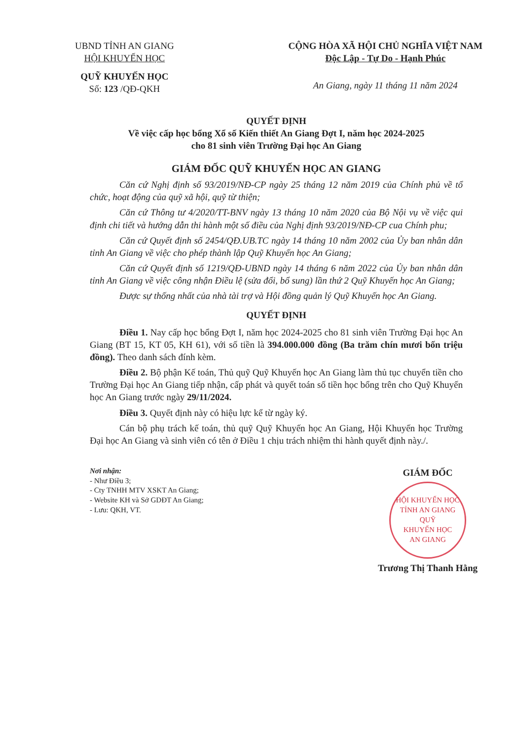UBND TỈNH AN GIANG
HỘI KHUYẾN HỌC
QUỸ KHUYẾN HỌC
Số: 123 /QĐ-QKH
CỘNG HÒA XÃ HỘI CHỦ NGHĨA VIỆT NAM
Độc Lập - Tự Do - Hạnh Phúc
An Giang, ngày 11 tháng 11 năm 2024
QUYẾT ĐỊNH
Về việc cấp học bổng Xổ số Kiến thiết An Giang Đợt I, năm học 2024-2025
cho 81 sinh viên Trường Đại học An Giang
GIÁM ĐỐC QUỸ KHUYẾN HỌC AN GIANG
Căn cứ Nghị định số 93/2019/NĐ-CP ngày 25 tháng 12 năm 2019 của Chính phủ về tổ chức, hoạt động của quỹ xã hội, quỹ từ thiện;
Căn cứ Thông tư 4/2020/TT-BNV ngày 13 tháng 10 năm 2020 của Bộ Nội vụ về việc qui định chi tiết và hướng dẫn thi hành một số điều của Nghị định 93/2019/NĐ-CP cua Chính phu;
Căn cứ Quyết định số 2454/QĐ.UB.TC ngày 14 tháng 10 năm 2002 của Ủy ban nhân dân tỉnh An Giang về việc cho phép thành lập Quỹ Khuyến học An Giang;
Căn cứ Quyết định số 1219/QĐ-UBND ngày 14 tháng 6 năm 2022 của Ủy ban nhân dân tỉnh An Giang về việc công nhận Điều lệ (sửa đổi, bổ sung) lần thứ 2 Quỹ Khuyến học An Giang;
Được sự thống nhất của nhà tài trợ và Hội đồng quản lý Quỹ Khuyến học An Giang.
QUYẾT ĐỊNH
Điều 1. Nay cấp học bổng Đợt I, năm học 2024-2025 cho 81 sinh viên Trường Đại học An Giang (BT 15, KT 05, KH 61), với số tiền là 394.000.000 đồng (Ba trăm chín mươi bốn triệu đồng). Theo danh sách đính kèm.
Điều 2. Bộ phận Kế toán, Thủ quỹ Quỹ Khuyến học An Giang làm thủ tục chuyển tiền cho Trường Đại học An Giang tiếp nhận, cấp phát và quyết toán số tiền học bổng trên cho Quỹ Khuyến học An Giang trước ngày 29/11/2024.
Điều 3. Quyết định này có hiệu lực kể từ ngày ký.
Cán bộ phụ trách kế toán, thủ quỹ Quỹ Khuyến học An Giang, Hội Khuyến học Trường Đại học An Giang và sinh viên có tên ở Điều 1 chịu trách nhiệm thi hành quyết định này./.
Nơi nhận:
- Như Điều 3;
- Cty TNHH MTV XSKT An Giang;
- Website KH và Sở GDĐT An Giang;
- Lưu: QKH, VT.
GIÁM ĐỐC
HỘI KHUYẾN HỌC TỈNH AN GIANG
QUỸ
KHUYẾN HỌC
AN GIANG
Trương Thị Thanh Hằng